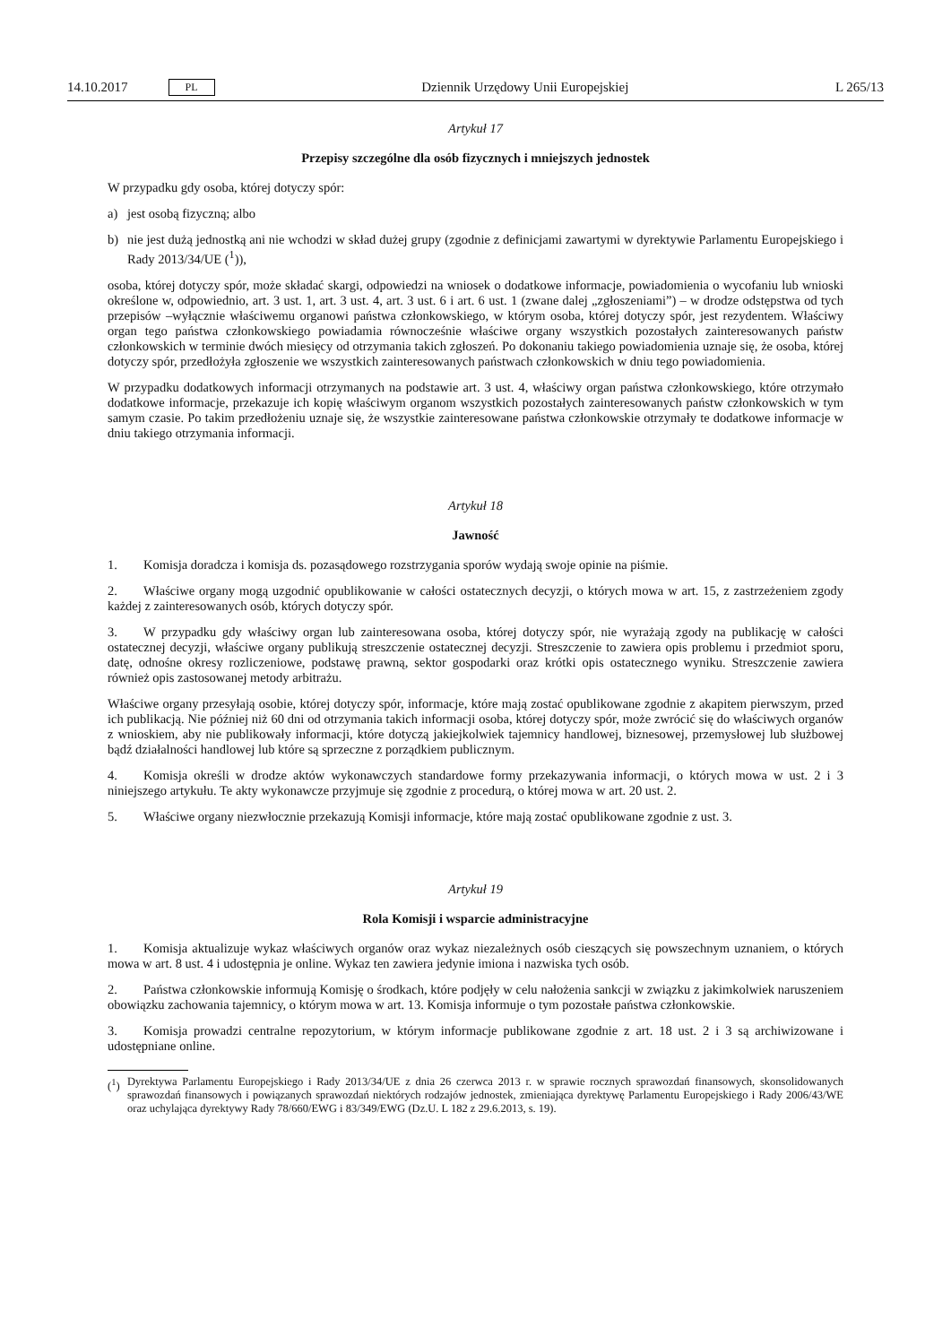14.10.2017 PL
Dziennik Urzędowy Unii Europejskiej L 265/13
Artykuł 17
Przepisy szczególne dla osób fizycznych i mniejszych jednostek
W przypadku gdy osoba, której dotyczy spór:
a) jest osobą fizyczną; albo
b) nie jest dużą jednostką ani nie wchodzi w skład dużej grupy (zgodnie z definicjami zawartymi w dyrektywie Parlamentu Europejskiego i Rady 2013/34/UE (<sup>1</sup>)),
osoba, której dotyczy spór, może składać skargi, odpowiedzi na wniosek o dodatkowe informacje, powiadomienia o wycofaniu lub wnioski określone w, odpowiednio, art. 3 ust. 1, art. 3 ust. 4, art. 3 ust. 6 i art. 6 ust. 1 (zwane dalej „zgłoszeniami”) – w drodze odstępstwa od tych przepisów –wyłącznie właściwemu organowi państwa członkowskiego, w którym osoba, której dotyczy spór, jest rezydentem. Właściwy organ tego państwa członkowskiego powiadamia równocześnie właściwe organy wszystkich pozostałych zainteresowanych państw członkowskich w terminie dwóch miesięcy od otrzymania takich zgłoszeń. Po dokonaniu takiego powiadomienia uznaje się, że osoba, której dotyczy spór, przedłożyła zgłoszenie we wszystkich zainteresowanych państwach członkowskich w dniu tego powiadomienia.
W przypadku dodatkowych informacji otrzymanych na podstawie art. 3 ust. 4, właściwy organ państwa członkowskiego, które otrzymało dodatkowe informacje, przekazuje ich kopię właściwym organom wszystkich pozostałych zainteresowanych państw członkowskich w tym samym czasie. Po takim przedłożeniu uznaje się, że wszystkie zainteresowane państwa członkowskie otrzymały te dodatkowe informacje w dniu takiego otrzymania informacji.
Artykuł 18
Jawność
1. Komisja doradcza i komisja ds. pozasądowego rozstrzygania sporów wydają swoje opinie na piśmie.
2. Właściwe organy mogą uzgodnić opublikowanie w całości ostatecznych decyzji, o których mowa w art. 15, z zastrzeżeniem zgody każdej z zainteresowanych osób, których dotyczy spór.
3. W przypadku gdy właściwy organ lub zainteresowana osoba, której dotyczy spór, nie wyrażają zgody na publikację w całości ostatecznej decyzji, właściwe organy publikują streszczenie ostatecznej decyzji. Streszczenie to zawiera opis problemu i przedmiot sporu, datę, odnośne okresy rozliczeniowe, podstawę prawną, sektor gospodarki oraz krótki opis ostatecznego wyniku. Streszczenie zawiera również opis zastosowanej metody arbitrażu.
Właściwe organy przesyłają osobie, której dotyczy spór, informacje, które mają zostać opublikowane zgodnie z akapitem pierwszym, przed ich publikacją. Nie później niż 60 dni od otrzymania takich informacji osoba, której dotyczy spór, może zwrócić się do właściwych organów z wnioskiem, aby nie publikowały informacji, które dotyczą jakiejkolwiek tajemnicy handlowej, biznesowej, przemysłowej lub służbowej bądź działalności handlowej lub które są sprzeczne z porządkiem publicznym.
4. Komisja określi w drodze aktów wykonawczych standardowe formy przekazywania informacji, o których mowa w ust. 2 i 3 niniejszego artykułu. Te akty wykonawcze przyjmuje się zgodnie z procedurą, o której mowa w art. 20 ust. 2.
5. Właściwe organy niezwłocznie przekazują Komisji informacje, które mają zostać opublikowane zgodnie z ust. 3.
Artykuł 19
Rola Komisji i wsparcie administracyjne
1. Komisja aktualizuje wykaz właściwych organów oraz wykaz niezależnych osób cieszących się powszechnym uznaniem, o których mowa w art. 8 ust. 4 i udostępnia je online. Wykaz ten zawiera jedynie imiona i nazwiska tych osób.
2. Państwa członkowskie informują Komisję o środkach, które podjęły w celu nałożenia sankcji w związku z jakimkolwiek naruszeniem obowiązku zachowania tajemnicy, o którym mowa w art. 13. Komisja informuje o tym pozostałe państwa członkowskie.
3. Komisja prowadzi centralne repozytorium, w którym informacje publikowane zgodnie z art. 18 ust. 2 i 3 są archiwizowane i udostępniane online.
(<sup>1</sup>) Dyrektywa Parlamentu Europejskiego i Rady 2013/34/UE z dnia 26 czerwca 2013 r. w sprawie rocznych sprawozdań finansowych, skonsolidowanych sprawozdań finansowych i powiązanych sprawozdań niektórych rodzajów jednostek, zmieniająca dyrektywę Parlamentu Europejskiego i Rady 2006/43/WE oraz uchylająca dyrektywy Rady 78/660/EWG i 83/349/EWG (Dz.U. L 182 z 29.6.2013, s. 19).